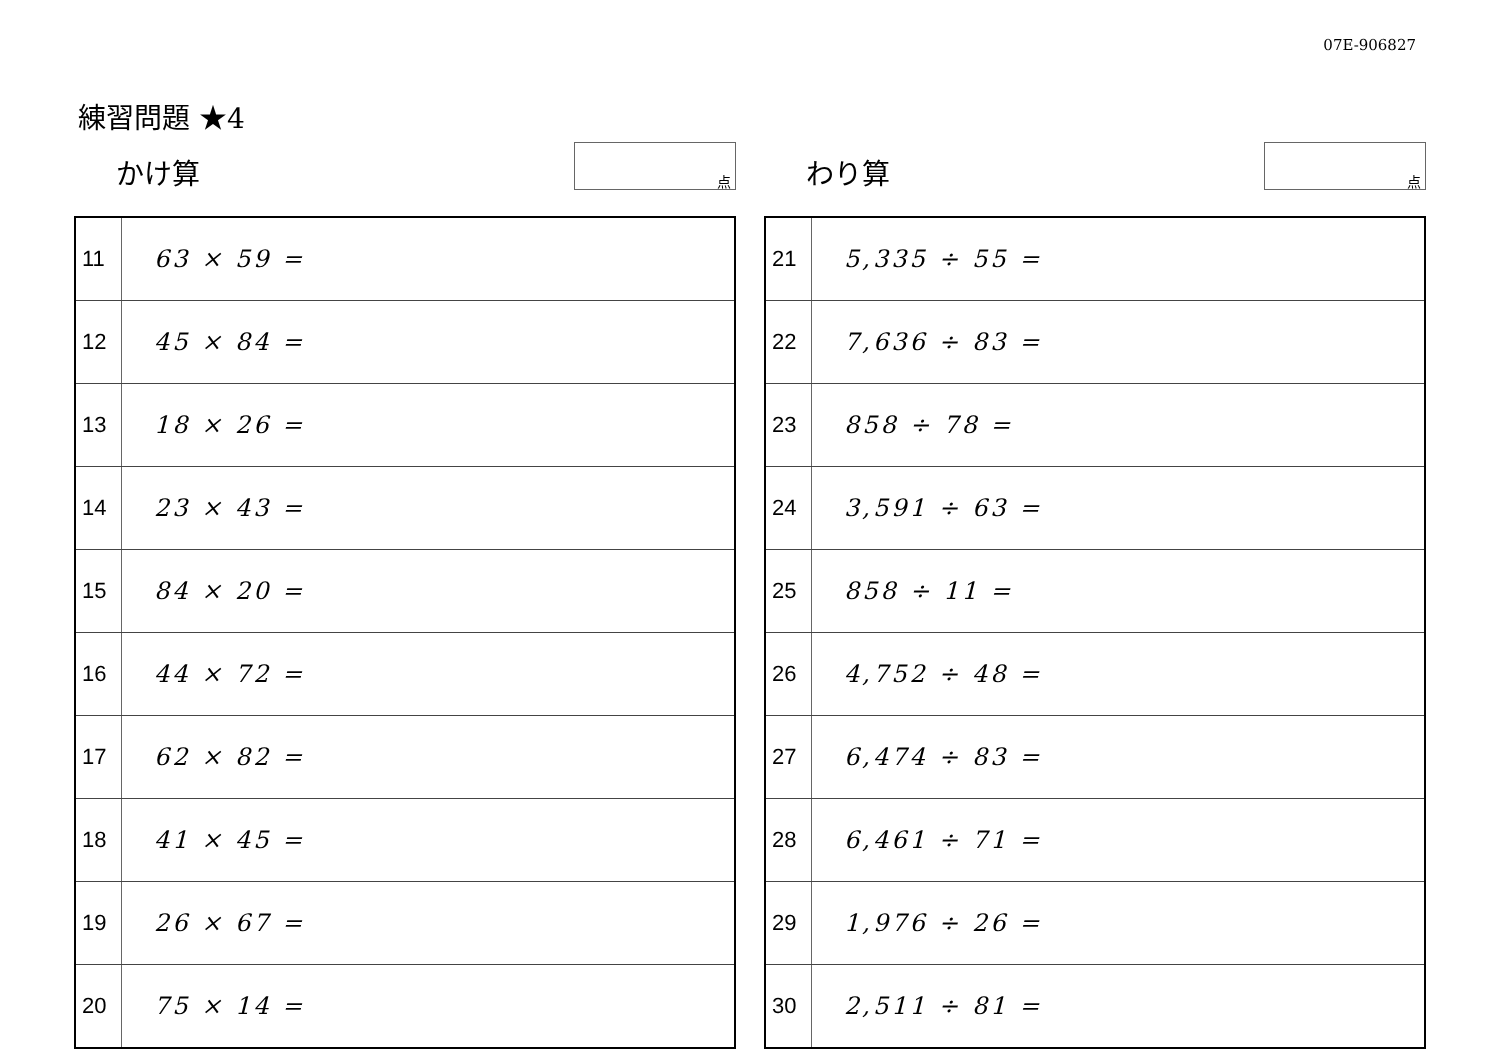07E-906827
練習問題 ★4
かけ算
点
| 11 | 63 × 59 = |
| 12 | 45 × 84 = |
| 13 | 18 × 26 = |
| 14 | 23 × 43 = |
| 15 | 84 × 20 = |
| 16 | 44 × 72 = |
| 17 | 62 × 82 = |
| 18 | 41 × 45 = |
| 19 | 26 × 67 = |
| 20 | 75 × 14 = |
わり算
点
| 21 | 5,335 ÷ 55 = |
| 22 | 7,636 ÷ 83 = |
| 23 | 858 ÷ 78 = |
| 24 | 3,591 ÷ 63 = |
| 25 | 858 ÷ 11 = |
| 26 | 4,752 ÷ 48 = |
| 27 | 6,474 ÷ 83 = |
| 28 | 6,461 ÷ 71 = |
| 29 | 1,976 ÷ 26 = |
| 30 | 2,511 ÷ 81 = |